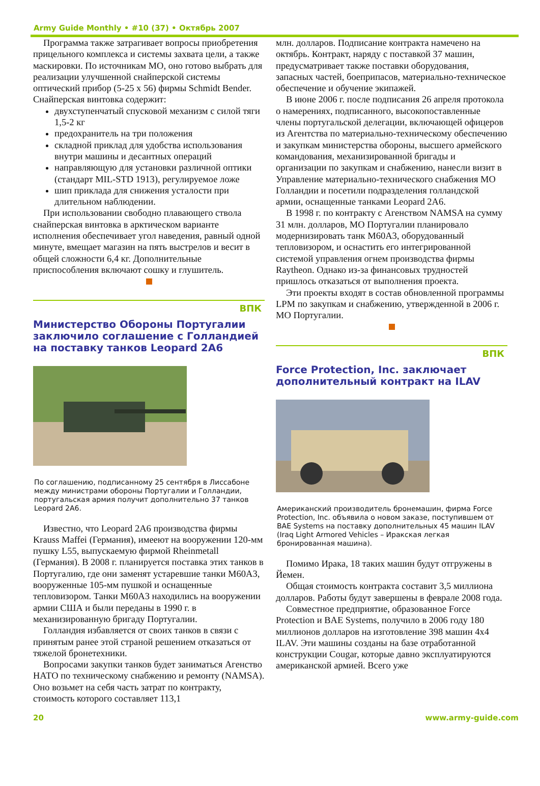Army Guide Monthly • #10 (37) • Октябрь 2007
Программа также затрагивает вопросы приобретения прицельного комплекса и системы захвата цели, а также маскировки. По источникам МО, оно готово выбрать для реализации улучшенной снайперской системы оптический прибор (5-25 x 56) фирмы Schmidt Bender.
Снайперская винтовка содержит:
двухступенчатый спусковой механизм с силой тяги 1,5-2 кг
предохранитель на три положения
складной приклад для удобства использования внутри машины и десантных операций
направляющую для установки различной оптики (стандарт MIL-STD 1913), регулируемое ложе
шип приклада для снижения усталости при длительном наблюдении.
При использовании свободно плавающего ствола снайперская винтовка в арктическом варианте исполнения обеспечивает угол наведения, равный одной минуте, вмещает магазин на пять выстрелов и весит в общей сложности 6,4 кг. Дополнительные приспособления включают сошку и глушитель.
ВПК
Министерство Обороны Португалии заключило соглашение с Голландией на поставку танков Leopard 2A6
По соглашению, подписанному 25 сентября в Лиссабоне между министрами обороны Португалии и Голландии, португальская армия получит дополнительно 37 танков Leopard 2A6.
Известно, что Leopard 2A6 производства фирмы Krauss Maffei (Германия), имееют на вооружении 120-мм пушку L55, выпускаемую фирмой Rheinmetall (Германия). В 2008 г. планируется поставка этих танков в Португалию, где они заменят устаревшие танки M60A3, вооруженные 105-мм пушкой и оснащенные тепловизором. Танки M60A3 находились на вооружении армии США и были переданы в 1990 г. в механизированную бригаду Португалии.
Голландия избавляется от своих танков в связи с принятым ранее этой страной решением отказаться от тяжелой бронетехники.
Вопросами закупки танков будет заниматься Агенство НАТО по техническому снабжению и ремонту (NAMSA). Оно возьмет на себя часть затрат по контракту, стоимость которого составляет 113,1
млн. долларов. Подписание контракта намечено на октябрь. Контракт, наряду с поставкой 37 машин, предусматривает также поставки оборудования, запасных частей, боеприпасов, материально-техническое обеспечение и обучение экипажей.
В июне 2006 г. после подписания 26 апреля протокола о намерениях, подписанного, высокопоставленные члены португальской делегации, включающей офицеров из Агентства по материально-техническому обеспечению и закупкам министерства обороны, высшего армейского командования, механизированной бригады и организации по закупкам и снабжению, нанесли визит в Управление материально-технического снабжения МО Голландии и посетили подразделения голландской армии, оснащенные танками Leopard 2A6.
В 1998 г. по контракту с Агенством NAMSA на сумму 31 млн. долларов, МО Португалии планировало модернизировать танк M60A3, оборудованный тепловизором, и оснастить его интегрированной системой управления огнем производства фирмы Raytheon. Однако из-за финансовых трудностей пришлось отказаться от выполнения проекта.
Эти проекты входят в состав обновленной программы LPM по закупкам и снабжению, утвержденной в 2006 г. МО Португалии.
ВПК
Force Protection, Inc. заключает дополнительный контракт на ILAV
Американский производитель бронемашин, фирма Force Protection, Inc. объявила о новом заказе, поступившем от BAE Systems на поставку дополнительных 45 машин ILAV (Iraq Light Armored Vehicles – Иракская легкая бронированная машина).
Помимо Ирака, 18 таких машин будут отгружены в Йемен.
Общая стоимость контракта составит 3,5 миллиона долларов. Работы будут завершены в феврале 2008 года.
Совместное предприятие, образованное Force Protection и BAE Systems, получило в 2006 году 180 миллионов долларов на изготовление 398 машин 4x4 ILAV. Эти машины созданы на базе отработанной конструкции Cougar, которые давно эксплуатируются американской армией. Всего уже
20 www.army-guide.com